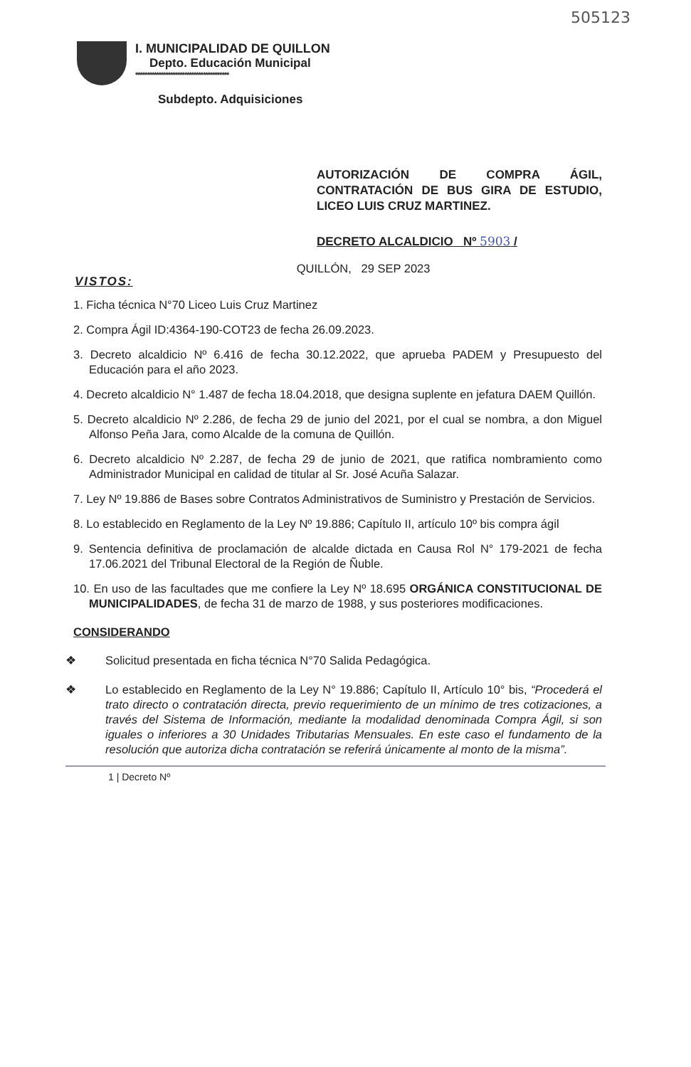505123
I. MUNICIPALIDAD DE QUILLON
Depto. Educación Municipal
****************************************
Subdepto. Adquisiciones
AUTORIZACIÓN DE COMPRA ÁGIL, CONTRATACIÓN DE BUS GIRA DE ESTUDIO, LICEO LUIS CRUZ MARTINEZ.
DECRETO ALCALDICIO Nº 5903 /
VISTOS:
QUILLÓN, 29 SEP 2023
1. Ficha técnica N°70 Liceo Luis Cruz Martinez
2. Compra Ágil ID:4364-190-COT23 de fecha 26.09.2023.
3. Decreto alcaldicio Nº 6.416 de fecha 30.12.2022, que aprueba PADEM y Presupuesto del Educación para el año 2023.
4. Decreto alcaldicio N° 1.487 de fecha 18.04.2018, que designa suplente en jefatura DAEM Quillón.
5. Decreto alcaldicio Nº 2.286, de fecha 29 de junio del 2021, por el cual se nombra, a don Miguel Alfonso Peña Jara, como Alcalde de la comuna de Quillón.
6. Decreto alcaldicio Nº 2.287, de fecha 29 de junio de 2021, que ratifica nombramiento como Administrador Municipal en calidad de titular al Sr. José Acuña Salazar.
7. Ley Nº 19.886 de Bases sobre Contratos Administrativos de Suministro y Prestación de Servicios.
8. Lo establecido en Reglamento de la Ley Nº 19.886; Capítulo II, artículo 10º bis compra ágil
9. Sentencia definitiva de proclamación de alcalde dictada en Causa Rol N° 179-2021 de fecha 17.06.2021 del Tribunal Electoral de la Región de Ñuble.
10. En uso de las facultades que me confiere la Ley Nº 18.695 ORGÁNICA CONSTITUCIONAL DE MUNICIPALIDADES, de fecha 31 de marzo de 1988, y sus posteriores modificaciones.
CONSIDERANDO
❖ Solicitud presentada en ficha técnica N°70 Salida Pedagógica.
❖ Lo establecido en Reglamento de la Ley N° 19.886; Capítulo II, Artículo 10° bis, “Procederá el trato directo o contratación directa, previo requerimiento de un mínimo de tres cotizaciones, a través del Sistema de Información, mediante la modalidad denominada Compra Ágil, si son iguales o inferiores a 30 Unidades Tributarias Mensuales. En este caso el fundamento de la resolución que autoriza dicha contratación se referirá únicamente al monto de la misma”.
1 | Decreto Nº